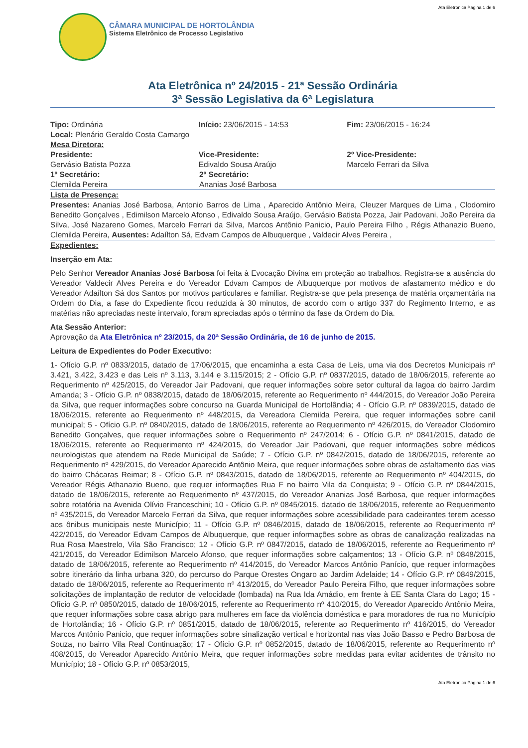Ata Eletronica Pagina 1 de 6
CÂMARA MUNICIPAL DE HORTOLÂNDIA
Sistema Eletrônico de Processo Legislativo
Ata Eletrônica nº 24/2015 - 21ª Sessão Ordinária
3ª Sessão Legislativa da 6ª Legislatura
Tipo: Ordinária Início: 23/06/2015 - 14:53 Fim: 23/06/2015 - 16:24
Local: Plenário Geraldo Costa Camargo
Mesa Diretora:
Presidente:
Gervásio Batista Pozza
Vice-Presidente:
Edivaldo Sousa Araújo
2º Vice-Presidente:
Marcelo Ferrari da Silva
1º Secretário:
Clemilda Pereira
2º Secretário:
Ananias José Barbosa
Lista de Presença:
Presentes: Ananias José Barbosa, Antonio Barros de Lima , Aparecido Antônio Meira, Cleuzer Marques de Lima , Clodomiro Benedito Gonçalves , Edimilson Marcelo Afonso , Edivaldo Sousa Araújo, Gervásio Batista Pozza, Jair Padovani, João Pereira da Silva, José Nazareno Gomes, Marcelo Ferrari da Silva, Marcos Antônio Panicio, Paulo Pereira Filho , Régis Athanazio Bueno, Clemilda Pereira, Ausentes: Adaílton Sá, Edvam Campos de Albuquerque , Valdecir Alves Pereira ,
Expedientes:
Inserção em Ata:
Pelo Senhor Vereador Ananias José Barbosa foi feita à Evocação Divina em proteção ao trabalhos. Registra-se a ausência do Vereador Valdecir Alves Pereira e do Vereador Edvam Campos de Albuquerque por motivos de afastamento médico e do Vereador Adaílton Sá dos Santos por motivos particulares e familiar. Registra-se que pela presença de matéria orçamentária na Ordem do Dia, a fase do Expediente ficou reduzida à 30 minutos, de acordo com o artigo 337 do Regimento Interno, e as matérias não apreciadas neste intervalo, foram apreciadas após o término da fase da Ordem do Dia.
Ata Sessão Anterior:
Aprovação da Ata Eletrônica nº 23/2015, da 20ª Sessão Ordinária, de 16 de junho de 2015.
Leitura de Expedientes do Poder Executivo:
1- Ofício G.P. nº 0833/2015, datado de 17/06/2015, que encaminha a esta Casa de Leis, uma via dos Decretos Municipais nº 3.421, 3.422, 3.423 e das Leis nº 3.113, 3.144 e 3.115/2015; 2 - Ofício G.P. nº 0837/2015, datado de 18/06/2015, referente ao Requerimento nº 425/2015, do Vereador Jair Padovani, que requer informações sobre setor cultural da lagoa do bairro Jardim Amanda; 3 - Ofício G.P. nº 0838/2015, datado de 18/06/2015, referente ao Requerimento nº 444/2015, do Vereador João Pereira da Silva, que requer informações sobre concurso na Guarda Municipal de Hortolândia; 4 - Ofício G.P. nº 0839/2015, datado de 18/06/2015, referente ao Requerimento nº 448/2015, da Vereadora Clemilda Pereira, que requer informações sobre canil municipal; 5 - Ofício G.P. nº 0840/2015, datado de 18/06/2015, referente ao Requerimento nº 426/2015, do Vereador Clodomiro Benedito Gonçalves, que requer informações sobre o Requerimento nº 247/2014; 6 - Ofício G.P. nº 0841/2015, datado de 18/06/2015, referente ao Requerimento nº 424/2015, do Vereador Jair Padovani, que requer informações sobre médicos neurologistas que atendem na Rede Municipal de Saúde; 7 - Ofício G.P. nº 0842/2015, datado de 18/06/2015, referente ao Requerimento nº 429/2015, do Vereador Aparecido Antônio Meira, que requer informações sobre obras de asfaltamento das vias do bairro Chácaras Reimar; 8 - Ofício G.P. nº 0843/2015, datado de 18/06/2015, referente ao Requerimento nº 404/2015, do Vereador Régis Athanazio Bueno, que requer informações Rua F no bairro Vila da Conquista; 9 - Ofício G.P. nº 0844/2015, datado de 18/06/2015, referente ao Requerimento nº 437/2015, do Vereador Ananias José Barbosa, que requer informações sobre rotatória na Avenida Olívio Franceschini; 10 - Ofício G.P. nº 0845/2015, datado de 18/06/2015, referente ao Requerimento nº 435/2015, do Vereador Marcelo Ferrari da Silva, que requer informações sobre acessibilidade para cadeirantes terem acesso aos ônibus municipais neste Município; 11 - Ofício G.P. nº 0846/2015, datado de 18/06/2015, referente ao Requerimento nº 422/2015, do Vereador Edvam Campos de Albuquerque, que requer informações sobre as obras de canalização realizadas na Rua Rosa Maestrelo, Vila São Francisco; 12 - Ofício G.P. nº 0847/2015, datado de 18/06/2015, referente ao Requerimento nº 421/2015, do Vereador Edimilson Marcelo Afonso, que requer informações sobre calçamentos; 13 - Ofício G.P. nº 0848/2015, datado de 18/06/2015, referente ao Requerimento nº 414/2015, do Vereador Marcos Antônio Panício, que requer informações sobre itinerário da linha urbana 320, do percurso do Parque Orestes Ongaro ao Jardim Adelaide; 14 - Ofício G.P. nº 0849/2015, datado de 18/06/2015, referente ao Requerimento nº 413/2015, do Vereador Paulo Pereira Filho, que requer informações sobre solicitações de implantação de redutor de velocidade (lombada) na Rua Ida Amádio, em frente à EE Santa Clara do Lago; 15 - Ofício G.P. nº 0850/2015, datado de 18/06/2015, referente ao Requerimento nº 410/2015, do Vereador Aparecido Antônio Meira, que requer informações sobre casa abrigo para mulheres em face da violência doméstica e para moradores de rua no Município de Hortolândia; 16 - Ofício G.P. nº 0851/2015, datado de 18/06/2015, referente ao Requerimento nº 416/2015, do Vereador Marcos Antônio Panicio, que requer informações sobre sinalização vertical e horizontal nas vias João Basso e Pedro Barbosa de Souza, no bairro Vila Real Continuação; 17 - Ofício G.P. nº 0852/2015, datado de 18/06/2015, referente ao Requerimento nº 408/2015, do Vereador Aparecido Antônio Meira, que requer informações sobre medidas para evitar acidentes de trânsito no Município; 18 - Ofício G.P. nº 0853/2015,
Ata Eletronica Pagina 1 de 6